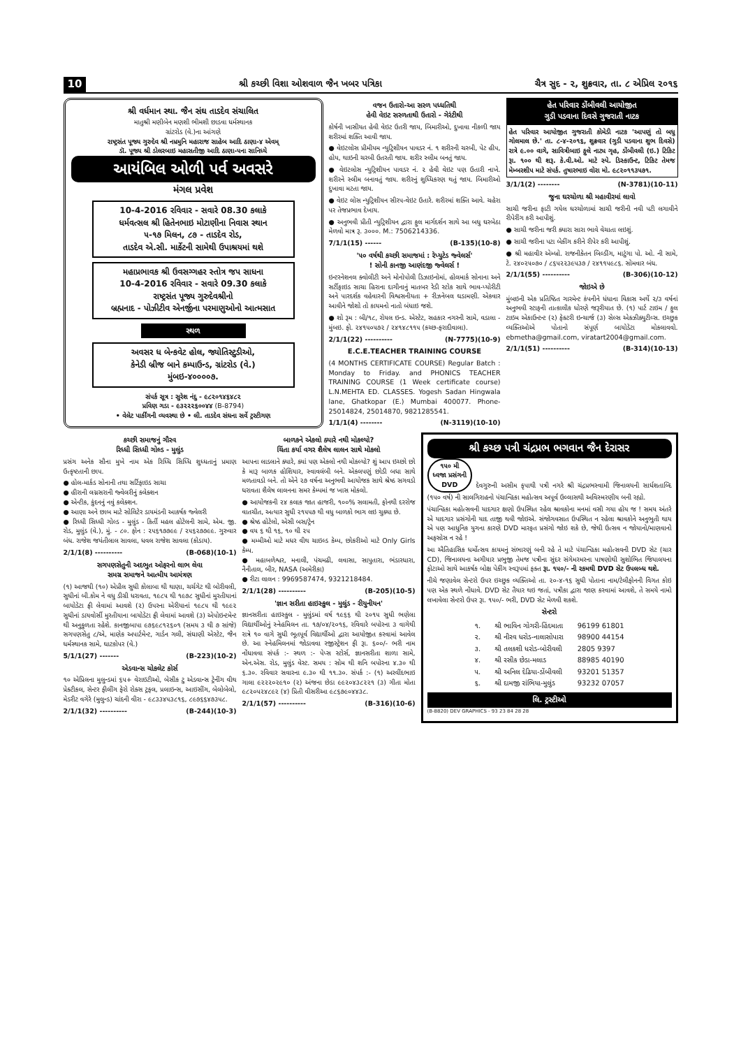10 શ્રી કચ્છી વિશા ઓશવાળ જૈન ખબર પત્રિકા ચૈત્ર સુદ - ૨, શુક્રવાર, તા. ૮ એપ્રિલ ૨૦૧૬
શ્રી વર્ધમાન સ્થા. જૈન સંઘ તાડદેવ સંચાલિત
માતુશ્રી મણીબેન મણશી ભીમશી છાડવા ધર્મસ્થાનક
ગ્રાંટરોડ (વે.)ના આંગણે
રાષ્ટ્રસંત પૂજ્ય ગુરુદેવ શ્રી નમ્રમુનિ મહારાજ સાહેબ આદિ ઠાણા-૪ એવમ્
ડૉ. પૂજ્ય શ્રી ડોલરબાઇ મહાસતીજી આદિ ઠાણા-૫ના સાનિધ્યે
આયંબિલ ઓળી પર્વ અવસરે
મંગલ પ્રવેશ
10-4-2016 રવિવાર - સવારે 08.30 કલાકે
ધર્મવત્સલ શ્રી હિતેનભાઇ મોટાણીના નિવાસ સ્થાન
૫-૧૭ મિલન, ૮૭ - તાડદેવ રોડ,
તાડદેવ એ.સી. માર્કેટની સામેથી ઉપાશ્રયમાં થશે
મહાપ્રભાવક શ્રી ઉવસગ્ગહર સ્તોત્ર જપ સાધના
10-4-2016 રવિવાર - સવારે 09.30 કલાકે
રાષ્ટ્રસંત પૂજ્ય ગુરુદેવશ્રીનો
બ્રહ્મનાદ - પોઝીટીવ એનર્જીના પરમાણુઓનો આત્મસાત
સ્થળ
અવસર ધ બેન્કવેટ હોલ, જ્યોતિસ્ટુડીઓ,
કેનેડી બ્રીજ બાને કમ્પાઉન્ડ, ગ્રાંટરોડ (વે.)
મુંબઇ-૪૦૦૦૦૭.
સંપર્ક સૂત્ર : સુરેશ નંદુ - ૯૮૨૦૧૪૬૪૮૨
પ્રવિણ ગડા - ૯૩૨૨૨૬૦૦૪૪ (B-8794)
• વેલેટ પાર્કીંગની વ્યવસ્થા છે • લી. તાડદેવ સંઘના સર્વે ટ્રસ્ટીગણ
વજન ઉતારો-આ સરળ પધ્ધતિથી
હેવી વેઇટ સરળતાથી ઉતારો - ગેરંટીથી
કોર્ષની ખાસીયત હેવી વેઇટ ઉતરી જાય, બિમારીઓ, દુખાવા નીકળી જાય શરીરમાં શક્તિ આવી જાય.
● વેઇટલોસ પ્રીમીયમ ન્યુટ્રિશીયન પાવડર નં. ૧ શરીરની ચરબી, પેટ હીપ, હોય, થાઇની ચરબી ઉતરતી જાય. શરીર સ્લીમ બનતું જાય.
● વેઇટલોસ ન્યુટ્રિશીયન પાવડર નં. ૨ હેવી વેઇટ પણ ઉતારી નાખે. શરીરને સ્લીમ બનાવતું જાય. શરીરનું શુધ્ધિકરણ થતું જાય. બિમારીઓ દુખાવા મટતા જાય.
● વેઇટ લોસ ન્યુટ્રિશીયન સીરપ-વેઇટ ઉતારે. શરીરમાં શક્તિ આવે. ચહેરા પર તેજપ્રભાવ દેખાય.
● અનુભવી પ્રીતી ન્યુટ્રિશીયન દ્વારા ફુલ માર્ગદર્શન સાથે આ બધુ ઘરબેઠા મેળવો માત્ર રૂ. ૩૦૦૦. M.: 7506214336.
7/1/1(15) ------ (B-135)(10-8)
'૫૦ વર્ષથી કચ્છી સમાજમાં : રેપ્યુટેડ જ્વેલર્સ'
! સોની કાનજી આણંદજી જ્વેલર્સ !
ઇન્ટરનેશનલ ક્વોલીટી અને મોનોપોલી ડિઝાઇનોમાં, હોલમાર્ક સોનાના અને સર્ટીફાઇડ સાચા હિરાના દાગીનાનું માતબર રેડી સ્ટોક સાથે ભાવ-પ્યોરીટી અને પારદર્શક વહેવારની વિશ્વસનીયતા + રીઝનેબલ ઘડામણી. એકવાર આવીને જોશો તો કાયમનો નાતો બંધાઇ જશે.
● શો રૂમ : બી/૧૮, રોયલ ઇન્ડ. એસ્ટેટ, સહકાર નગરની સામે, વડાલા - મુંબઇ. ફો. ૨૪૧૫૦૫૭૨ / ૨૪૧૪૮૧૧૫ (કચ્છ-ફરાદીવાલા).
2/1/1(22) ---------- (N-7775)(10-9)
E.C.E.TEACHER TRAINING COURSE
(4 MONTHS CERTIFICATE COURSE) Regular Batch : Monday to Friday. and PHONICS TEACHER TRAINING COURSE (1 Week certificate course) L.N.MEHTA ED. CLASSES. Yogesh Sadan Hingwala lane, Ghatkopar (E.) Mumbai 400077. Phone-25014824, 25014870, 9821285541.
1/1/1(4) -------- (N-3119)(10-10)
હેત પરિવાર ડોંબીવલી આયોજીત
ગુડી પડવાના દિવસે ગુજરાતી નાટક
હેત પરિવાર આયોજીત ગુજરાતી કોમેડી નાટક 'આપણું તો બધુ ગોલમાલ છે.' તા. ૮-૪-૨૦૧૬, શુક્રવાર (ગુડી પડવાના શુભ દિવસે) રાત્રે ૯.૦૦ વાગે, સાવિત્રીબાઇ ફુલે નાટ્ય ગૃહ, ડોંબીવલી (ઇ.) ટિકિટ રૂા. ૧૦૦ થી શરૂ. કે.વી.ઓ. માટે સ્પે. ડિસ્કાઉન્ટ, ટિકિટ તેમજ મેમ્બરશીપ માટે સંપર્ક. તુષારભાઇ વોરા મો. ૯૮૨૦૧૧૩૫૭૧.
3/1/1(2) -------- (N-3781)(10-11)
જુના ઘરચોળા શ્રી મહાવીરમાં લાવો
સાચી જરીના ફાટી ગયેલ ઘરચોળામાં સાચી જરીની નવી પટી લગાવીને રીપેરીંગ કરી આપીશું.
● સાચી જરીના જરી ક્યારા સારા ભાવે વેચાતા લઇશું.
● સાચી જરીના પટા બેકીંગ કરીને રીપેર કરી આપીશું.
● શ્રી મહાવીર એમ્બ્રો. રાજનીકેતન બિલ્ડીંગ, માટુંગા પો. ઓ. ની સામે, ટે. ૨૪૦૨૫૦૭૦ / ૮૬૫૨૨૩૯૫૩૭ / ૨૪૧૧૫૯૮૬. સોમવાર બંધ.
2/1/1(55) ---------- (B-306)(10-12)
જોઇએ છે
મુંબઇની એક પ્રતિષ્ઠિત ગારમેન્ટ કંપનીને ધંધાના વિકાસ અર્થે ૨/૩ વર્ષનાં અનુભવી સ્ટાફની તાત્કાલીક ધોરણે જરૂરીયાત છે. (૧) પાર્ટ ટાઇમ / ફુલ ટાઇમ એકાઉન્ટન્ટ (૨) ફેક્ટરી ઇન્ચાર્જ (૩) સેલ્સ એક્ઝીક્યુટીવ્સ. ઇચ્છુક વ્યક્તિઓએ પોતાનો સંપૂર્ણ બાયોડેટા મોકલાવવો. ebmetha@gmail.com, viratart2004@gmail.com.
2/1/1(51) ---------- (B-314)(10-13)
કચ્છી સમાજનું ગૌરવ
રિધ્ધી સિધ્ધી ગોલ્ડ - મુલુંડ
પ્રસંગ અનેક સૌના મુખે નામ એક રિધ્ધિ સિધ્ધિ શુધ્ધતાનું પ્રમાણ ઉત્કૃષ્ટતાની છાપ.
● હોલ-માર્કડ સોનાની તથા સર્ટિફાઇડ સાચા
● હીરાની લગ્નસરાની જ્વેલરીનું કલેક્શન
● એન્ટીક, કુંદનનું નવું કલેક્શન.
● આણા અને છાબ માટે સોલિટેર ડાયમંડની આકર્ષક જ્વેલરી
● રિધ્ધી સિધ્ધી ગોલ્ડ - મુલુંડ - કિર્તી મહલ હોટેલની સામે, એમ. જી. રોડ, મુલુંડ (વે.), મું. - ૮૦. ફોન : ૨૫૬૧૭૭૯૯ / ૨૫૬૨૭૭૯૯. ગુરુવાર બંધ. રાજેશ જયંતીલાલ સાવલા, ધવલ રાજેશ સાવલા (કોડાય).
2/1/1(8) ---------- (B-068)(10-1)
સગપણસેતુની અદભુત ઓફરનો લાભ લેવા
સમગ્ર સમાજને આત્મીય આમંત્રણ
(૧) આજથી (૧૦) એપ્રીલ સુધી કોલાબા થી થાણા, ચર્ચગેટ થી બોરીવલી, સુધીનાં બી.કોમ ને વધુ ડીગ્રી ધરાવતા, ૧૯૮૫ થી ૧૯૭૮ સુધીનાં મુરતીયાનાં બાયોડેટા ફ્રી લેવામાં આવશે (૨) ઉપરના એરીયાનાં ૧૯૮૫ થી ૧૯૯૨ સુધીનાં ડાયવોર્સી મુરતીયાના બાયોડેટા ફ્રી લેવામાં આવશે (૩) એપોઇન્ટમેન્ટ થી અનુકુળતા રહેશે. કાનજીબાપા ૯૭૬૯૮૧૨૬૦૧ (સમય ૩ થી ૭ સાંજે) સગપણસેતુ ૮/એ, માણેક અપાર્ટમેન્ટ, ગાર્ડન ગલી, સંઘાણી એસ્ટેટ, જૈન ધર્મસ્થાનક સામે, ઘાટકોપર (વે.)
5/1/1(27) ------- (B-223)(10-2)
એડવાન્સ ચોકલેટ કોર્સ
૧૦ એપ્રિલના મુલુન્ડમાં ૬૫+ વેરાઇટીઓ, બેસીક ટુ એડવાન્સ ટ્રેનીંગ વીથ પ્રેક્ટીકલ, સેન્ટર ફીલીંગ ફેરો રોક્સ ટ્રફલ, પ્રલાઇન્સ, આઇસીંગ, બેલોબેલો, મેડરીટ વગેરે (મુલુન્ડ) ચાંદની વીરા - ૯૮૩૩૪૫૩૮૧૬, ૮૯૭૬૬૪૭૩૫૮.
2/1/1(32) ---------- (B-244)(10-3)
બાળકને એકલો ક્યારે નથી મોકલ્યો?
ચિંતા કર્યા વગર શૈલેષ લાલન સાથે મોકલો
આપના લાડલાને ક્યારે, ક્યાં પણ એકલો નથી મોકલ્યો? શું આપ ઇચ્છો છો કે મારૂ બાળક હોશિયાર, સ્વાવલંબી બને. એકલપણું છોડી બધા સાથે મળતાવડો બને. તો એને ૨૭ વર્ષના અનુભવી આયોજક સાથે શ્રેષ્ઠ સગવડો ધરાવતા શૈલેષ લાલનના સમર કેમ્પમાં જ ખાસ મોકલો.
● આયોજકની ૨૪ કલાક જાત હાજરી, ૧૦૦% સલામતી, ફોનથી દરરોજ વાતચીત, અત્યાર સુધી ૨૧૫૫૭ થી વધુ બાળકો ભાગ લઇ ચુક્યા છે.
● શ્રેષ્ઠ હોટેલો, એસી બસ/ટ્રેન
● વય ૬ થી ૧૬, ૧૦ થી ૨૫
● મમ્મીઓ માટે મધર વીથ ચાઇલ્ડ કેમ્પ, છોકરીઓ માટે Only Girls કેમ્પ.
● મહાબળેશ્વર, મનાલી, પંચમઢી, લવાસા, સાપુતારા, ભંડારધારા, નૈનીતાલ, બીર, NASA (અમેરીકા)
● રીટા લાલન : 9969587474, 9321218484.
2/1/1(28) ---------- (B-205)(10-5)
'જ્ઞાન સરીતા હાઇસ્કુલ - મુલુંડ - રીયુનીયન'
જ્ઞાનસરીતા હાઇસ્કુલ - મુલુંડમાં વર્ષ ૧૯૬૬ થી ૨૦૧૫ સુધી ભણેલા વિદ્યાર્થીઓનું સ્નેહમિલન તા. ૧૭/૦૪/૨૦૧૬, રવિવારે બપોરના ૩ વાગેથી રાત્રે ૧૦ વાગે સુધી ભૂતપૂર્વ વિદ્યાર્થીઓ દ્વારા આયોજીત કરવામાં આવેલ છે. આ સ્નેહમિલનમાં જોડાવવા રજીસ્ટ્રેશન ફી રૂા. ૬૦૦/- ભરી નામ નોંધાવવા સંપર્ક :- સ્થળ :- પેપ્સ સ્ટોર્સ, જ્ઞાનસરીતા શાળા સામે, એન.એસ. રોડ, મુલુંડ વેસ્ટ. સમય : સોમ થી શનિ બપોરના ૪.૩૦ થી ૬.૩૦. રવિવાર સવારના ૯.૩૦ થી ૧૧.૩૦. સંપર્ક :- (૧) અરવીંદભાઇ ગાલા ૯૨૨૨૦૨૯૧૦ (૨) અંજના છેડા ૯૯૨૦૪૩૮૨૨૧ (૩) ગીતા મોતા ૯૮૨૦૫૨૪૮૯૨ (૪) પ્રિતી વીસરીઆ ૯૮૬૭૯૦૪૪૩૮.
2/1/1(57) ---------- (B-316)(10-6)
શ્રી કચ્છ પત્રી ચંદ્રપ્રભ ભગવાન જૈન દેરાસર
૧૫૦ મી
ધ્વજા પ્રસંગની
DVD દેવગુરુની અસીમ કૃપાથી પત્રી નગરે શ્રી ચંદ્રપ્રભસ્વામી જિનાલયની સાર્ધશતાબ્દિ (૧૫૦ વર્ષ) ની સાલગિરાહનો પંચાન્હિકા મહોત્સવ અપૂર્વ ઉલ્લાસથી અવિસ્મરણીય બની રહ્યો.
પંચાન્હિકા મહોત્સવની યાદગાર ક્ષણો ઉપસ્થિત રહેલ શ્રાવકોના મનમાં વસી ગયા હોય જ ! સમય અંતરે એ યાદગાર પ્રસંગોની યાદ તાજી થવી જોઇએ. સંજોગવસાત ઉપસ્થિત ન રહેલા શ્રાવકોને અનુભુતી થાય એ પણ આધુનિક યુગના કારણે DVD મારફત પ્રસંગો જોઇ શકે છે, જેથી ઉત્સવ ન જોયાનો/માણવાનો અફસોસ ન રહે !
આ ઐતિહાસિક ધર્મોત્સવ કાયમનું સંભારણું બની રહે તે માટે પંચાન્હિકા મહોત્સવની DVD સેટ (ચાર CD), જિનાલયના અગીયાર પ્રભુજી તેમજ પત્રીના સુંદર સંગેમરમરના પાષણોથી સુશોભિત જિયાલયના ફોટાઓ સાથે આકર્ષક બોક્ષ પેકીંગ સ્વરૂપમાં ફક્ત રૂા. ૧૫૦/- ની રકમથી DVD સેટ ઉપલબ્ધ થશે.
નીચે જણાવેલ સેન્ટરો ઉપર ઇચ્છુક વ્યક્તિઓ તા. ૨૦-૪-૧૬ સુધી પોતાના નામ/ટેલીફોનની વિગત કોઇ પણ એક સ્થળે નોંધાવે. DVD સેટ તૈયાર થઇ જતાં, પત્રીકા દ્વારા જાણ કરવામાં આવશે, તે સમયે નામો લખાવેલા સેન્ટરો ઉપર રૂા. ૧૫૦/- ભરી, DVD સેટ મેળવી શકશે.
સેન્ટરો
| ૧. | શ્રી ભાવિન ગોગરી-હિંદમાતા | 96199 61801 |
| ૨. | શ્રી નીરવ ધરોડ-નાલાસોપારા | 98900 44154 |
| ૩. | શ્રી તલકશી ધરોડ-બોરીવલી | 2805 9397 |
| ૪. | શ્રી રસીક છેડા-મલાડ | 88985 40190 |
| ૫. | શ્રી અનિલ દેઢિયા-ડોંબીવલી | 93201 51357 |
| ૬. | શ્રી દામજી રાંભિયા-મુલુંડ | 93232 07057 |
લિ. ટ્રસ્ટીઓ
(B-8820) DEV GRAPHICS - 93 23 84 28 28